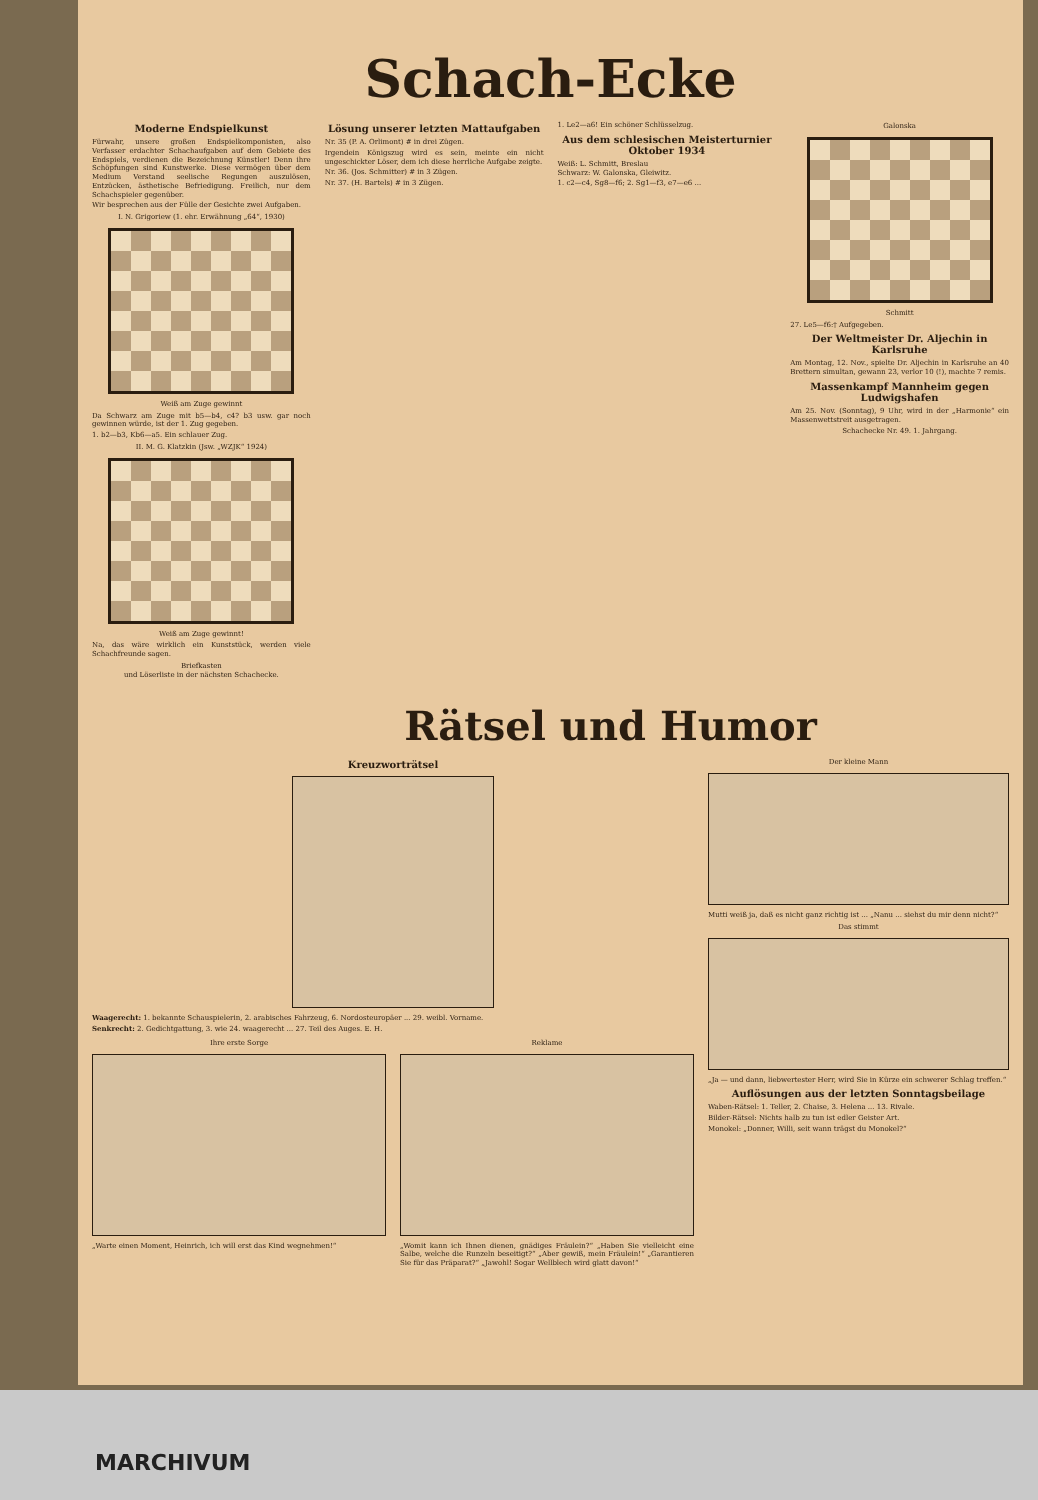Schach-Ecke
Moderne Endspielkunst
Fürwahr, unsere großen Endspielkomponisten, also Verfasser erdachter Schachaufgaben auf dem Gebiete des Endspiels, verdienen die Bezeichnung Künstler! Denn ihre Schöpfungen sind Kunstwerke. Diese vermögen über dem Medium Verstand seelische Regungen auszulösen, Entzücken, ästhetische Befriedigung. Freilich, nur dem Schachspieler gegenüber.
Wir besprechen aus der Fülle der Gesichte zwei Aufgaben.
I. N. Grigoriew (1. ehr. Erwähnung „64“, 1930)
Weiß am Zuge gewinnt
Da Schwarz am Zuge mit b5—b4, c4? b3 usw. gar noch gewinnen würde, ist der 1. Zug gegeben.
1. b2—b3, Kb6—a5. Ein schlauer Zug.
II. M. G. Klatzkin (Jsw. „WZJK“ 1924)
Weiß am Zuge gewinnt!
Na, das wäre wirklich ein Kunststück, werden viele Schachfreunde sagen.
Briefkasten
und Löserliste in der nächsten Schachecke.
Lösung unserer letzten Mattaufgaben
Nr. 35 (P. A. Orlimont) # in drei Zügen.
Irgendein Königszug wird es sein, meinte ein nicht ungeschickter Löser, dem ich diese herrliche Aufgabe zeigte.
Nr. 36. (Jos. Schmitter) # in 3 Zügen.
Nr. 37. (H. Bartels) # in 3 Zügen.
1. Le2—a6! Ein schöner Schlüsselzug.
Aus dem schlesischen Meisterturnier Oktober 1934
Weiß: L. Schmitt, Breslau
Schwarz: W. Galonska, Gleiwitz.
1. c2—c4, Sg8—f6; 2. Sg1—f3, e7—e6 ...
Galonska
Schmitt
27. Le5—f6:† Aufgegeben.
Der Weltmeister Dr. Aljechin in Karlsruhe
Am Montag, 12. Nov., spielte Dr. Aljechin in Karlsruhe an 40 Brettern simultan, gewann 23, verlor 10 (!), machte 7 remis.
Massenkampf Mannheim gegen Ludwigshafen
Am 25. Nov. (Sonntag), 9 Uhr, wird in der „Harmonie“ ein Massenwettstreit ausgetragen.
Schachecke Nr. 49. 1. Jahrgang.
Rätsel und Humor
Kreuzworträtsel
Waagerecht: 1. bekannte Schauspielerin, 2. arabisches Fahrzeug, 6. Nordosteuropäer ... 29. weibl. Vorname.
Senkrecht: 2. Gedichtgattung, 3. wie 24. waagerecht ... 27. Teil des Auges. E. H.
Ihre erste Sorge
„Warte einen Moment, Heinrich, ich will erst das Kind wegnehmen!“
Reklame
„Womit kann ich Ihnen dienen, gnädiges Fräulein?“ „Haben Sie vielleicht eine Salbe, welche die Runzeln beseitigt?“ „Aber gewiß, mein Fräulein!“ „Garantieren Sie für das Präparat?“ „Jawohl! Sogar Wellblech wird glatt davon!“
Der kleine Mann
Mutti weiß ja, daß es nicht ganz richtig ist ... „Nanu ... siehst du mir denn nicht?“
Das stimmt
„Ja — und dann, liebwertester Herr, wird Sie in Kürze ein schwerer Schlag treffen.“
Auflösungen aus der letzten Sonntagsbeilage
Waben-Rätsel: 1. Teller, 2. Chaise, 3. Helena ... 13. Rivale.
Bilder-Rätsel: Nichts halb zu tun ist edler Geister Art.
Monokel: „Donner, Willi, seit wann trägst du Monokel?“
MARCHIVUM